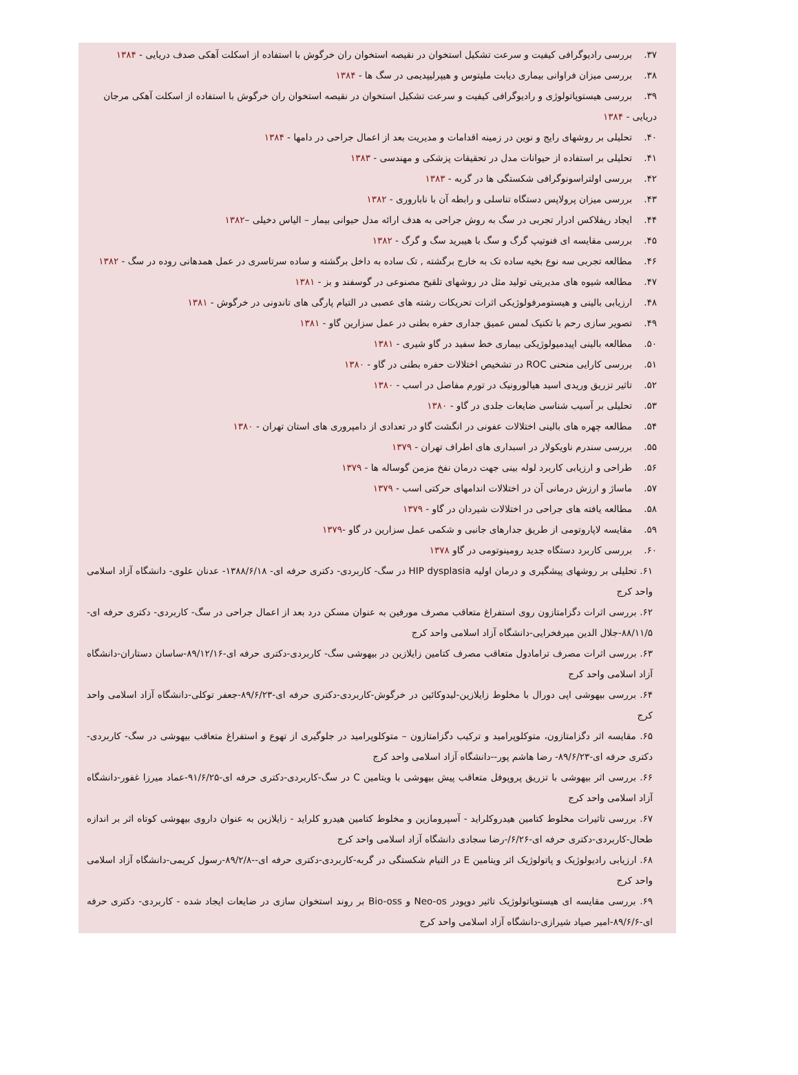۳۷. بررسی رادیوگرافی کیفیت و سرعت تشکیل استخوان در نقیصه استخوان ران خرگوش با استفاده از اسکلت آهکی صدف دریایی - ۱۳۸۴
۳۸. بررسی میزان فراوانی بیماری دیابت ملیتوس و هیپرلیپدیمی در سگ ها - ۱۳۸۴
۳۹. بررسی هیستوپاتولوژی و رادیوگرافی کیفیت و سرعت تشکیل استخوان در نقیصه استخوان ران خرگوش با استفاده از اسکلت آهکی مرجان دریایی - ۱۳۸۴
۴۰. تحلیلی بر روشهای رایج و نوین در زمینه اقدامات و مدیریت بعد از اعمال جراحی در دامها - ۱۳۸۴
۴۱. تحلیلی بر استفاده از حیوانات مدل در تحقیقات پزشکی و مهندسی - ۱۳۸۳
۴۲. بررسی اولتراسونوگرافی شکستگی ها در گربه - ۱۳۸۳
۴۳. بررسی میزان پرولاپس دستگاه تناسلی و رابطه آن با ناباروری - ۱۳۸۲
۴۴. ایجاد ریفلاکس ادرار تجربی در سگ به روش جراحی به هدف ارائه مدل حیوانی بیمار – الیاس دخیلی –۱۳۸۲
۴۵. بررسی مقایسه ای فنوتیپ گرگ و سگ با هیبرید سگ و گرگ - ۱۳۸۲
۴۶. مطالعه تجربی سه نوع بخیه ساده تک به خارج برگشته , تک ساده به داخل برگشته و ساده سرتاسری در عمل همدهانی روده در سگ - ۱۳۸۲
۴۷. مطالعه شیوه های مدیریتی تولید مثل در روشهای تلقیح مصنوعی در گوسفند و بز - ۱۳۸۱
۴۸. ارزیابی بالینی و هیستومرفولوژیکی اثرات تحریکات رشته های عصبی در التیام پارگی های تاندونی در خرگوش - ۱۳۸۱
۴۹. تصویر سازی رحم با تکنیک لمس عمیق جداری حفره بطنی در عمل سزارین گاو - ۱۳۸۱
۵۰. مطالعه بالینی اپیدمیولوژیکی بیماری خط سفید در گاو شیری - ۱۳۸۱
۵۱. بررسی کارایی منحنی ROC در تشخیص اختلالات حفره بطنی در گاو - ۱۳۸۰
۵۲. تاثیر تزریق وریدی اسید هیالورونیک در تورم مفاصل در اسب - ۱۳۸۰
۵۳. تحلیلی بر آسیب شناسی ضایعات جلدی در گاو - ۱۳۸۰
۵۴. مطالعه چهره های بالینی اختلالات عفونی در انگشت گاو در تعدادی از دامپروری های استان تهران - ۱۳۸۰
۵۵. بررسی سندرم ناویکولار در اسبداری های اطراف تهران - ۱۳۷۹
۵۶. طراحی و ارزیابی کاربرد لوله بینی جهت درمان نفخ مزمن گوساله ها - ۱۳۷۹
۵۷. ماساژ و ارزش درمانی آن در اختلالات اندامهای حرکتی اسب - ۱۳۷۹
۵۸. مطالعه یافته های جراحی در اختلالات شیردان در گاو - ۱۳۷۹
۵۹. مقایسه لاپاروتومی از طریق جدارهای جانبی و شکمی عمل سزارین در گاو -۱۳۷۹
۶۰. بررسی کاربرد دستگاه جدید رومینوتومی در گاو ۱۳۷۸
۶۱. تحلیلی بر روشهای پیشگیری و درمان اولیه HIP dysplasia در سگ- کاربردی- دکتری حرفه ای- ۱۳۸۸/۶/۱۸- عدنان علوی- دانشگاه آزاد اسلامی واحد کرج
۶۲. بررسی اثرات دگزامتازون روی استفراغ متعاقب مصرف مورفین به عنوان مسکن درد بعد از اعمال جراحی در سگ- کاربردی- دکتری حرفه ای- ۸۸/۱۱/۵-جلال الدین میرفخرایی-دانشگاه آزاد اسلامی واحد کرج
۶۳. بررسی اثرات مصرف ترامادول متعاقب مصرف کتامین زایلازین در بیهوشی سگ- کاربردی-دکتری حرفه ای-۸۹/۱۲/۱۶-ساسان دستاران-دانشگاه آزاد اسلامی واحد کرج
۶۴. بررسی بیهوشی اپی دورال با مخلوط زایلازین-لیدوکائین در خرگوش-کاربردی-دکتری حرفه ای-۸۹/۶/۲۳-جعفر توکلی-دانشگاه آزاد اسلامی واحد کرج
۶۵. مقایسه اثر دگزامتازون، متوکلوپرامید و ترکیب دگزامتازون – متوکلوپرامید در جلوگیری از تهوع و استفراغ متعاقب بیهوشی در سگ- کاربردی-دکتری حرفه ای-۸۹/۶/۲۳- رضا هاشم پور--دانشگاه آزاد اسلامی واحد کرج
۶۶. بررسی اثر بیهوشی با تزریق پروپوفل متعاقب پیش بیهوشی با ویتامین C در سگ-کاربردی-دکتری حرفه ای-۹۱/۶/۲۵-عماد میرزا غفور-دانشگاه آزاد اسلامی واحد کرج
۶۷. بررسی تاثیرات مخلوط کتامین هیدروکلراید - آسپرومازین و مخلوط کتامین هیدرو کلراید - زایلازین به عنوان داروی بیهوشی کوتاه اثر بر اندازه طحال-کاربردی-دکتری حرفه ای-۶/۲۶/-رضا سجادی دانشگاه آزاد اسلامی واحد کرج
۶۸. ارزیابی رادیولوژیک و پاتولوژیک اثر ویتامین E در التیام شکستگی در گربه-کاربردی-دکتری حرفه ای--۸۹/۲/۸-رسول کریمی-دانشگاه آزاد اسلامی واحد کرج
۶۹. بررسی مقایسه ای هیستوپاتولوژیک تاثیر دوپودر Neo-os و Bio-oss بر روند استخوان سازی در ضایعات ایجاد شده - کاربردی- دکتری حرفه ای-۸۹/۶/۶-امیر صیاد شیرازی-دانشگاه آزاد اسلامی واحد کرج